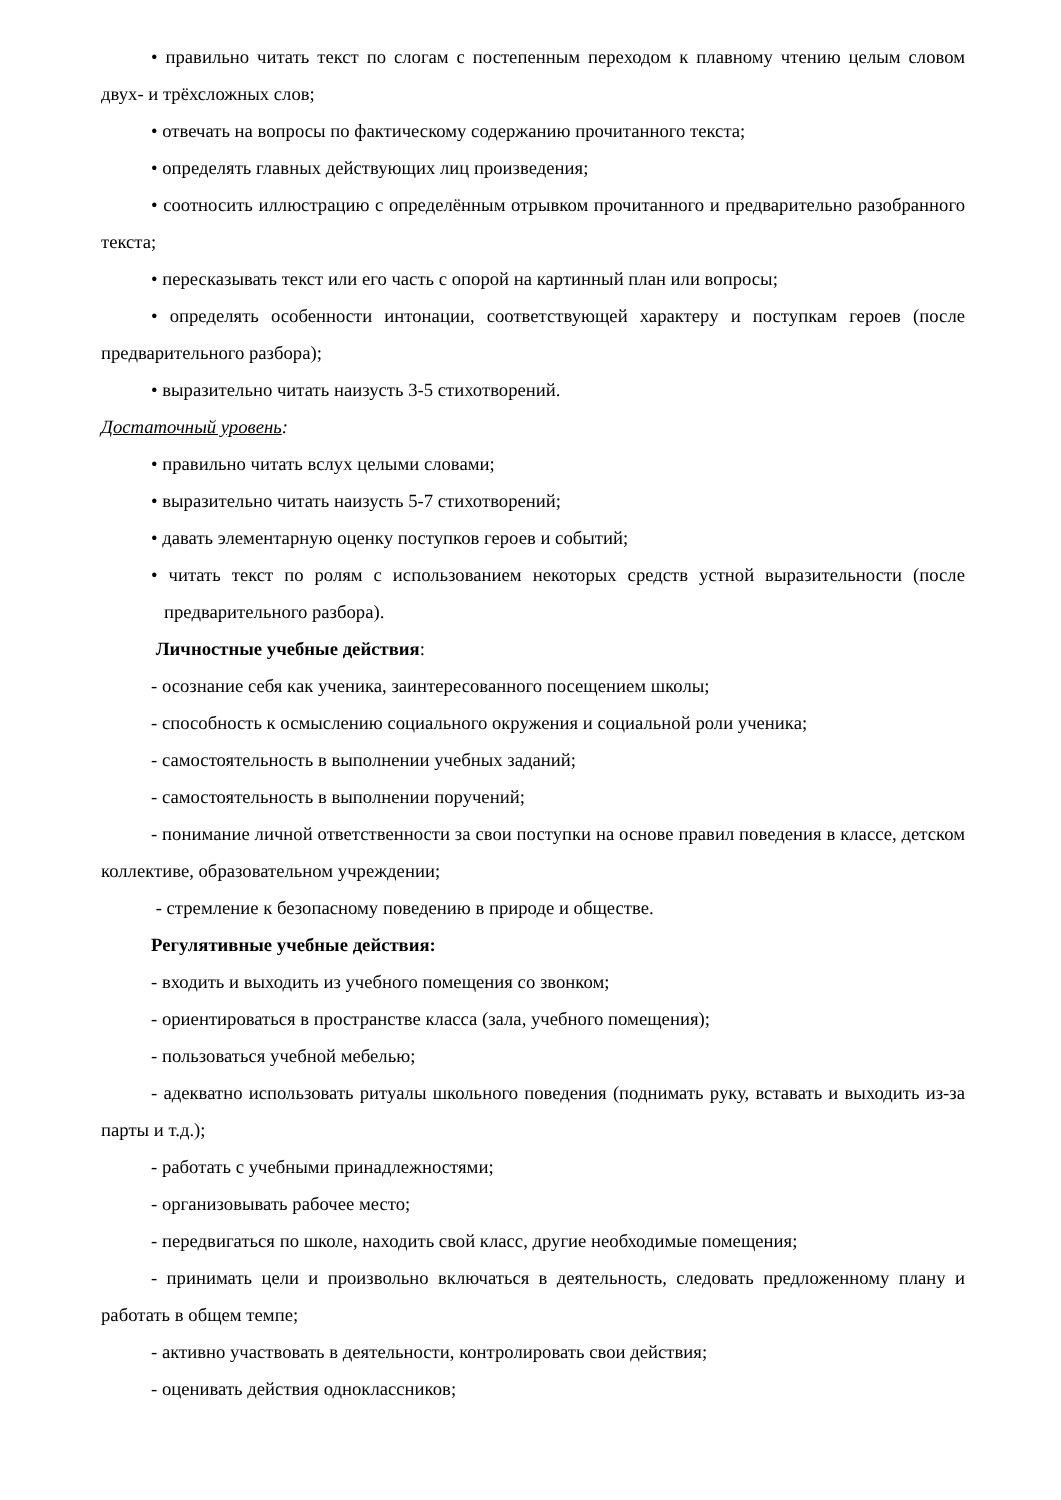• правильно читать текст по слогам с постепенным переходом к плавному чтению целым словом двух- и трёхсложных слов;
• отвечать на вопросы по фактическому содержанию прочитанного текста;
• определять главных действующих лиц произведения;
• соотносить иллюстрацию с определённым отрывком прочитанного и предварительно разобранного текста;
• пересказывать текст или его часть с опорой на картинный план или вопросы;
• определять особенности интонации, соответствующей характеру и поступкам героев (после предварительного разбора);
• выразительно читать наизусть 3-5 стихотворений.
Достаточный уровень:
• правильно читать вслух целыми словами;
• выразительно читать наизусть 5-7 стихотворений;
• давать элементарную оценку поступков героев и событий;
• читать текст по ролям с использованием некоторых средств устной выразительности (после предварительного разбора).
Личностные учебные действия:
- осознание себя как ученика, заинтересованного посещением школы;
- способность к осмыслению социального окружения и социальной роли ученика;
- самостоятельность в выполнении учебных заданий;
- самостоятельность в выполнении поручений;
- понимание личной ответственности за свои поступки на основе правил поведения в классе, детском коллективе, образовательном учреждении;
- стремление к безопасному поведению в природе и обществе.
Регулятивные учебные действия:
- входить и выходить из учебного помещения со звонком;
- ориентироваться в пространстве класса (зала, учебного помещения);
- пользоваться учебной мебелью;
- адекватно использовать ритуалы школьного поведения (поднимать руку, вставать и выходить из-за парты и т.д.);
- работать с учебными принадлежностями;
- организовывать рабочее место;
- передвигаться по школе, находить свой класс, другие необходимые помещения;
- принимать цели и произвольно включаться в деятельность, следовать предложенному плану и работать в общем темпе;
- активно участвовать в деятельности, контролировать свои действия;
- оценивать действия одноклассников;